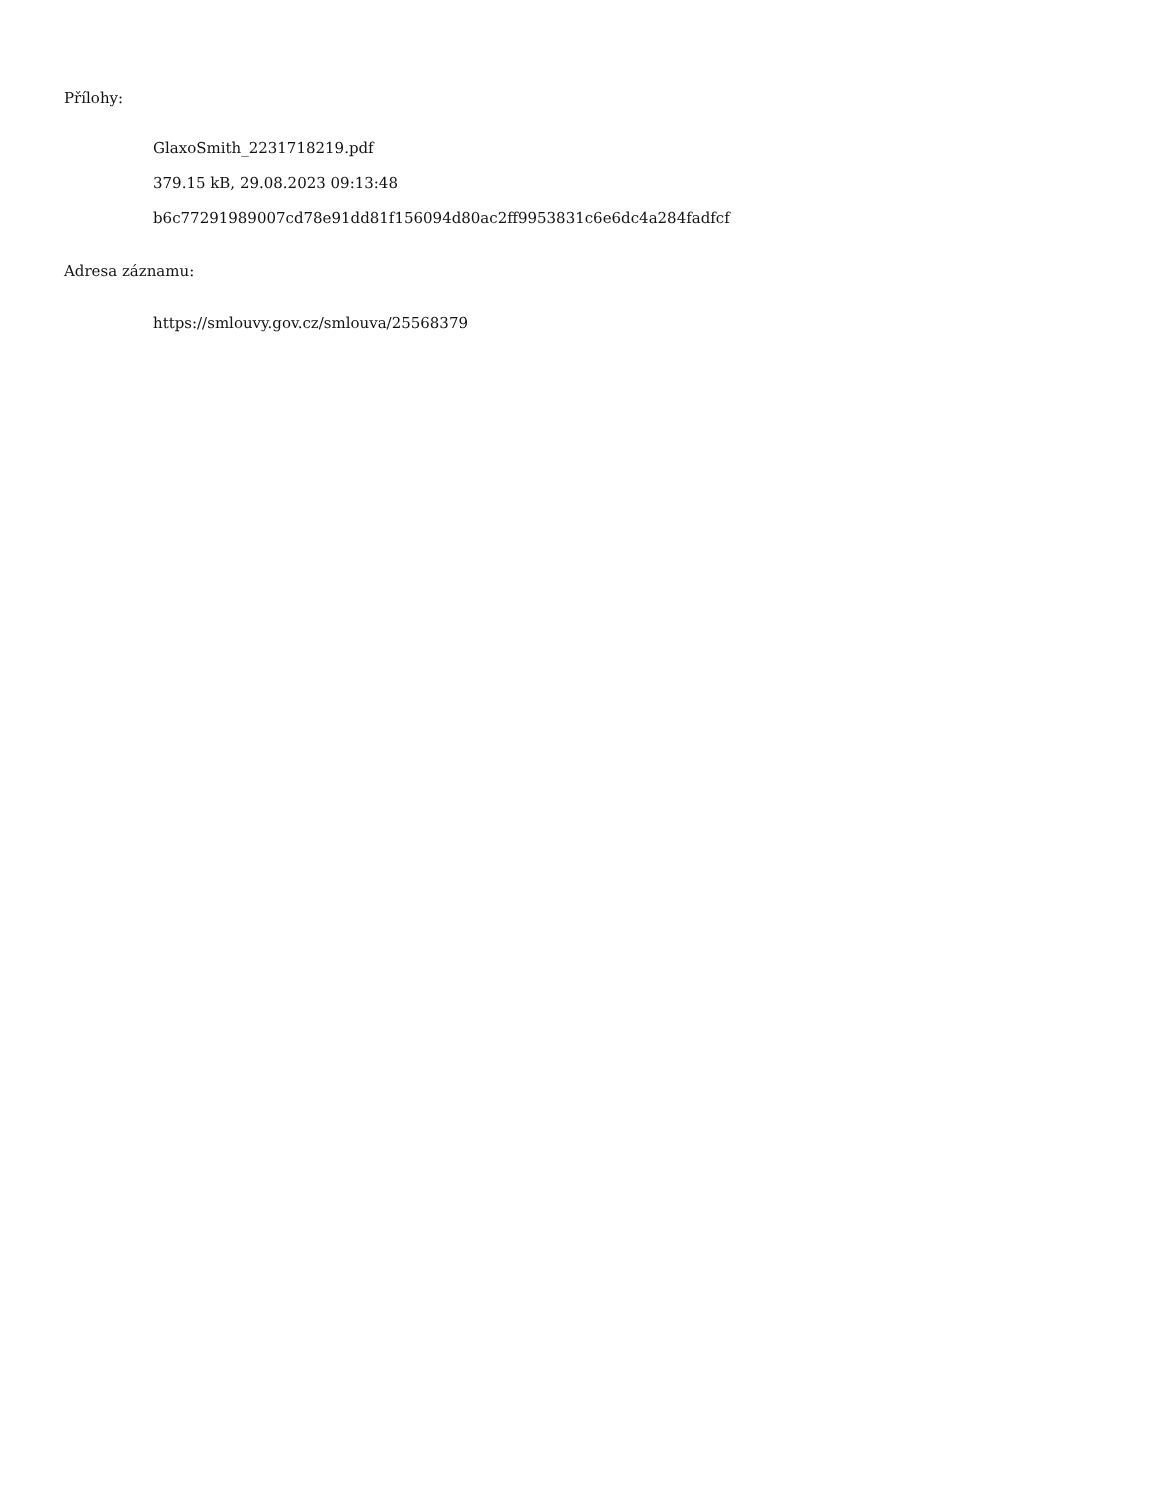Přílohy:
GlaxoSmith_2231718219.pdf
379.15 kB, 29.08.2023 09:13:48
b6c77291989007cd78e91dd81f156094d80ac2ff9953831c6e6dc4a284fadfcf
Adresa záznamu:
https://smlouvy.gov.cz/smlouva/25568379